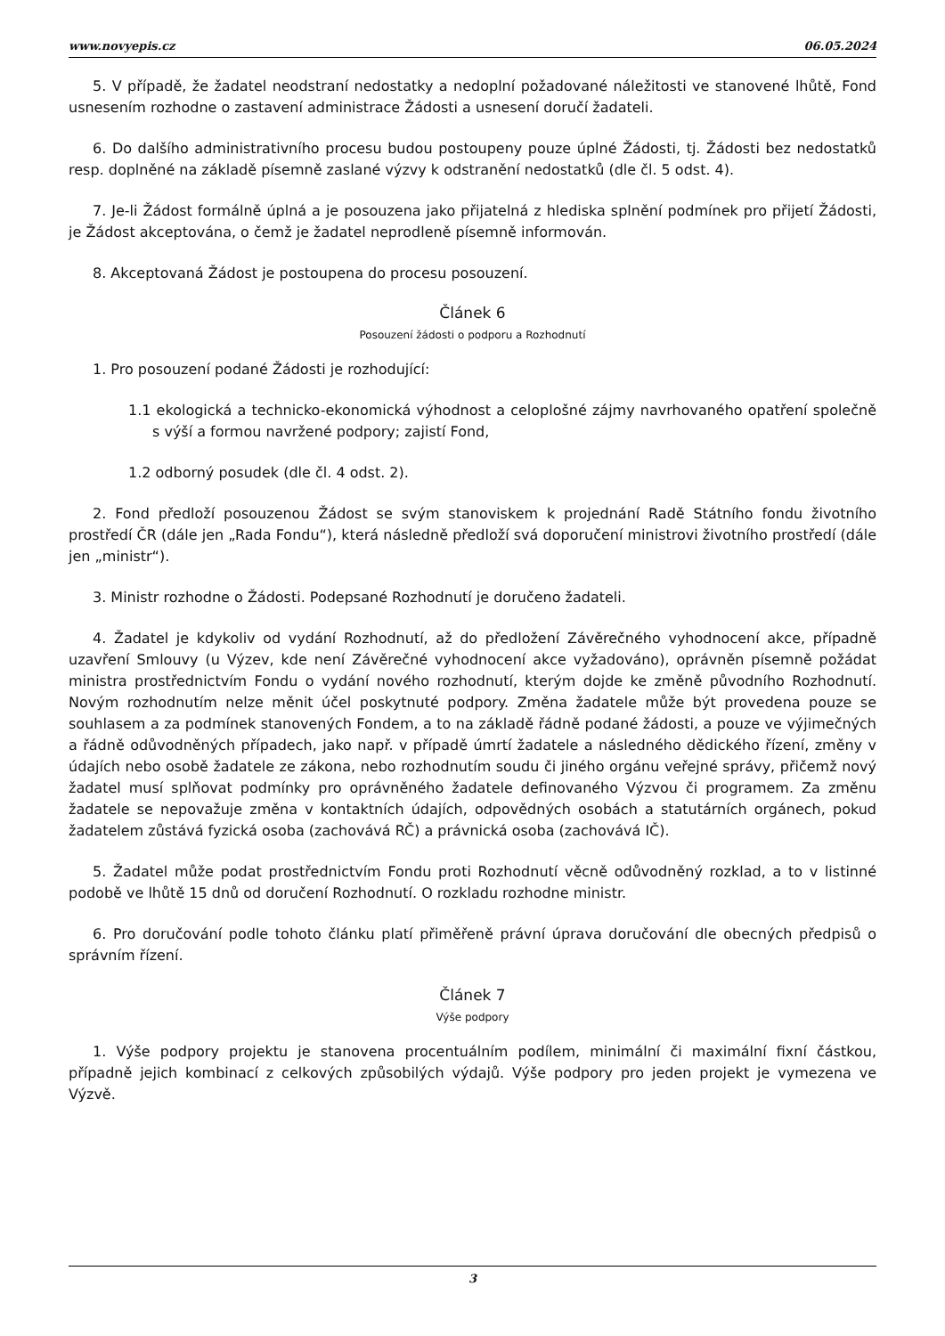www.novyepis.cz 06.05.2024
5. V případě, že žadatel neodstraní nedostatky a nedoplní požadované náležitosti ve stanovené lhůtě, Fond usnesením rozhodne o zastavení administrace Žádosti a usnesení doručí žadateli.
6. Do dalšího administrativního procesu budou postoupeny pouze úplné Žádosti, tj. Žádosti bez nedostatků resp. doplněné na základě písemně zaslané výzvy k odstranění nedostatků (dle čl. 5 odst. 4).
7. Je-li Žádost formálně úplná a je posouzena jako přijatelná z hlediska splnění podmínek pro přijetí Žádosti, je Žádost akceptována, o čemž je žadatel neprodleně písemně informován.
8. Akceptovaná Žádost je postoupena do procesu posouzení.
Článek 6
Posouzení žádosti o podporu a Rozhodnutí
1. Pro posouzení podané Žádosti je rozhodující:
1.1 ekologická a technicko-ekonomická výhodnost a celoplošné zájmy navrhovaného opatření společně s výší a formou navržené podpory; zajistí Fond,
1.2 odborný posudek (dle čl. 4 odst. 2).
2. Fond předloží posouzenou Žádost se svým stanoviskem k projednání Radě Státního fondu životního prostředí ČR (dále jen „Rada Fondu“), která následně předloží svá doporučení ministrovi životního prostředí (dále jen „ministr“).
3. Ministr rozhodne o Žádosti. Podepsané Rozhodnutí je doručeno žadateli.
4. Žadatel je kdykoliv od vydání Rozhodnutí, až do předložení Závěrečného vyhodnocení akce, případně uzavření Smlouvy (u Výzev, kde není Závěrečné vyhodnocení akce vyžadováno), oprávněn písemně požádat ministra prostřednictvím Fondu o vydání nového rozhodnutí, kterým dojde ke změně původního Rozhodnutí. Novým rozhodnutím nelze měnit účel poskytnuté podpory. Změna žadatele může být provedena pouze se souhlasem a za podmínek stanovených Fondem, a to na základě řádně podané žádosti, a pouze ve výjimečných a řádně odůvodněných případech, jako např. v případě úmrtí žadatele a následného dědického řízení, změny v údajích nebo osobě žadatele ze zákona, nebo rozhodnutím soudu či jiného orgánu veřejné správy, přičemž nový žadatel musí splňovat podmínky pro oprávněného žadatele definovaného Výzvou či programem. Za změnu žadatele se nepovažuje změna v kontaktních údajích, odpovědných osobách a statutárních orgánech, pokud žadatelem zůstává fyzická osoba (zachovává RČ) a právnická osoba (zachovává IČ).
5. Žadatel může podat prostřednictvím Fondu proti Rozhodnutí věcně odůvodněný rozklad, a to v listinné podobě ve lhůtě 15 dnů od doručení Rozhodnutí. O rozkladu rozhodne ministr.
6. Pro doručování podle tohoto článku platí přiměřeně právní úprava doručování dle obecných předpisů o správním řízení.
Článek 7
Výše podpory
1. Výše podpory projektu je stanovena procentuálním podílem, minimální či maximální fixní částkou, případně jejich kombinací z celkových způsobilých výdajů. Výše podpory pro jeden projekt je vymezena ve Výzvě.
3